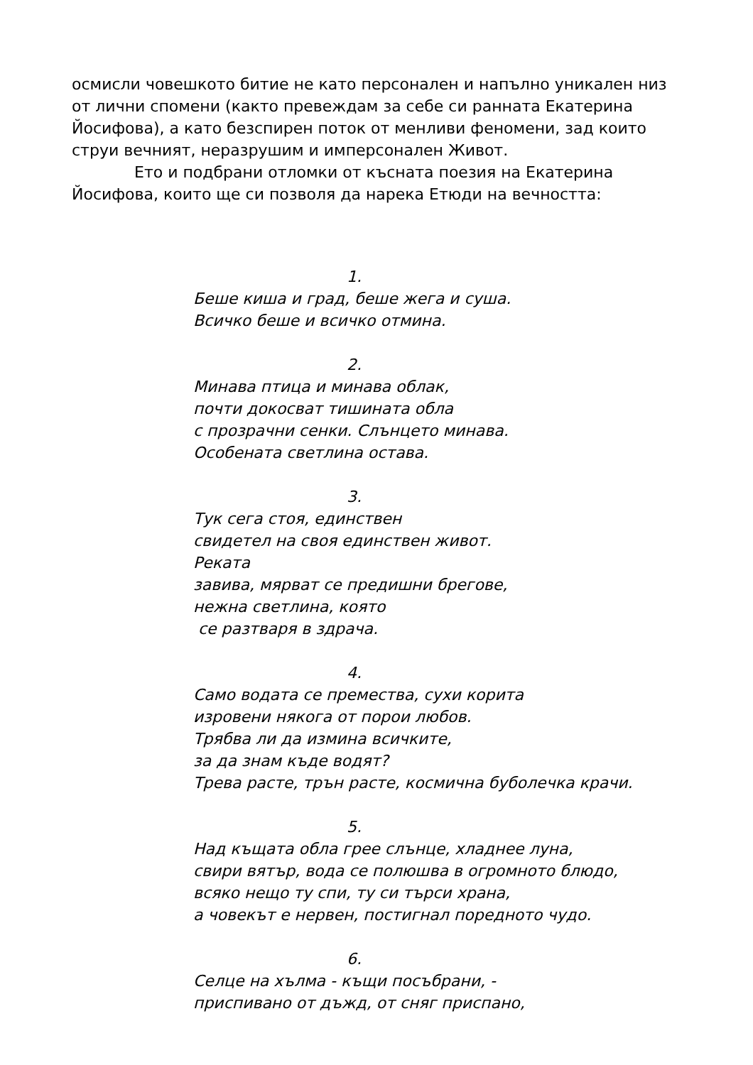осмисли човешкото битие не като персонален и напълно уникален низ от лични спомени (както превеждам за себе си ранната Екатерина Йосифова), а като безспирен поток от менливи феномени, зад които струи вечният, неразрушим и имперсонален Живот.
Ето и подбрани отломки от късната поезия на Екатерина Йосифова, които ще си позволя да нарека Етюди на вечността:
1.
Беше киша и град, беше жега и суша.
Всичко беше и всичко отмина.
2.
Минава птица и минава облак,
почти докосват тишината обла
с прозрачни сенки. Слънцето минава.
Особената светлина остава.
3.
Тук сега стоя, единствен
свидетел на своя единствен живот.
Реката
завива, мярват се предишни брегове,
нежна светлина, която
се разтваря в здрача.
4.
Само водата се премества, сухи корита
изровени някога от порои любов.
Трябва ли да измина всичките,
за да знам къде водят?
Трева расте, трън расте, космична буболечка крачи.
5.
Над къщата обла грее слънце, хладнее луна,
свири вятър, вода се полюшва в огромното блюдо,
всяко нещо ту спи, ту си търси храна,
а човекът е нервен, постигнал поредното чудо.
6.
Селце на хълма - къщи посъбрани, -
приспивано от дъжд, от сняг приспано,